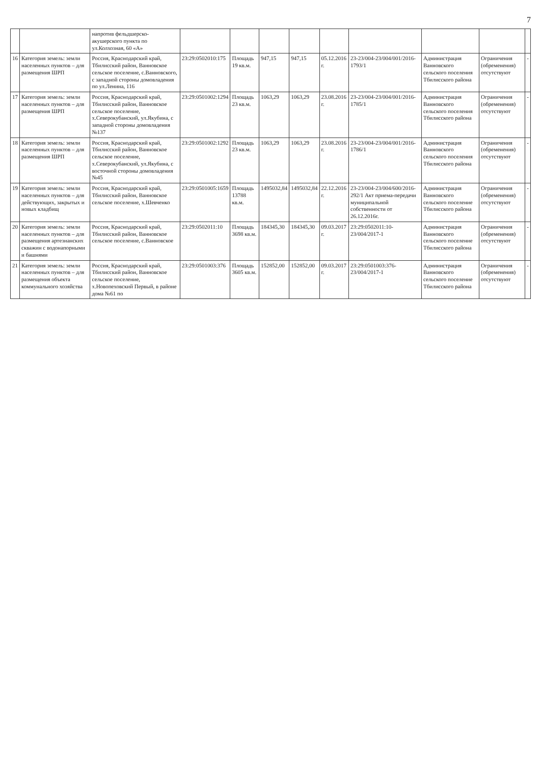7
| | | напротив фельдшерско-акушерского пункта по ул.Колхозная, 60 «А» | | | | | | | | | |
| 16 | Категория земель: земли населенных пунктов – для размещения ШРП | Россия, Краснодарский край, Тбилисский район, Ванновское сельское поселение, с.Ванновского, с западной стороны домовладения по ул.Ленина, 116 | 23:29:0502010:175 | Площадь 19 кв.м. | 947,15 | 947,15 | 05.12.2016 г. | 23-23/004-23/004/001/2016-1793/1 | Администрация Ванновского сельского поселения Тбилисского района | Ограничения (обременения) отсутствуют | - |
| 17 | Категория земель: земли населенных пунктов – для размещения ШРП | Россия, Краснодарский край, Тбилисский район, Ванновское сельское поселение, х.Северокубанский, ул.Якубина, с западной стороны домовладения №137 | 23:29:0501002:1294 | Площадь 23 кв.м. | 1063,29 | 1063,29 | 23.08.2016 г. | 23-23/004-23/004/001/2016-1785/1 | Администрация Ванновского сельского поселения Тбилисского района | Ограничения (обременения) отсутствуют | - |
| 18 | Категория земель: земли населенных пунктов – для размещения ШРП | Россия, Краснодарский край, Тбилисский район, Ванновское сельское поселение, х.Северокубанский, ул.Якубина, с восточной стороны домовладения №45 | 23:29:0501002:1292 | Площадь 23 кв.м. | 1063,29 | 1063,29 | 23.08.2016 г. | 23-23/004-23/004/001/2016-1786/1 | Администрация Ванновского сельского поселения Тбилисского района | Ограничения (обременения) отсутствуют | - |
| 19 | Категория земель: земли населенных пунктов – для действующих, закрытых и новых кладбищ | Россия, Краснодарский край, Тбилисский район, Ванновское сельское поселение, х.Шевченко | 23:29:0501005:1659 | Площадь 13788 кв.м. | 1495032,84 | 1495032,84 | 22.12.2016 г. | 23-23/004-23/004/600/2016-292/1 Акт приема-передачи муниципальной собственности от 26.12.2016г. | Администрация Ванновского сельского поселение Тбилисского района | Ограничения (обременения) отсутствуют | - |
| 20 | Категория земель: земли населенных пунктов – для размещения артезианских скважин с водонапорными и башнями | Россия, Краснодарский край, Тбилисский район, Ванновское сельское поселение, с.Ванновское | 23:29:0502011:10 | Площадь 3698 кв.м. | 184345,30 | 184345,30 | 09.03.2017 г. | 23:29:0502011:10-23/004/2017-1 | Администрация Ванновского сельского поселение Тбилисского района | Ограничения (обременения) отсутствуют | - |
| 21 | Категория земель: земли населенных пунктов – для размещения объекта коммунального хозяйства | Россия, Краснодарский край, Тбилисский район, Ванновское сельское поселение, х.Новопеховский Первый, в районе дома №61 по | 23:29:0501003:376 | Площадь 3605 кв.м. | 152852,00 | 152852,00 | 09.03.2017 г. | 23:29:0501003:376-23/004/2017-1 | Администрация Ванновского сельского поселение Тбилисского района | Ограничения (обременения) отсутствуют | - |